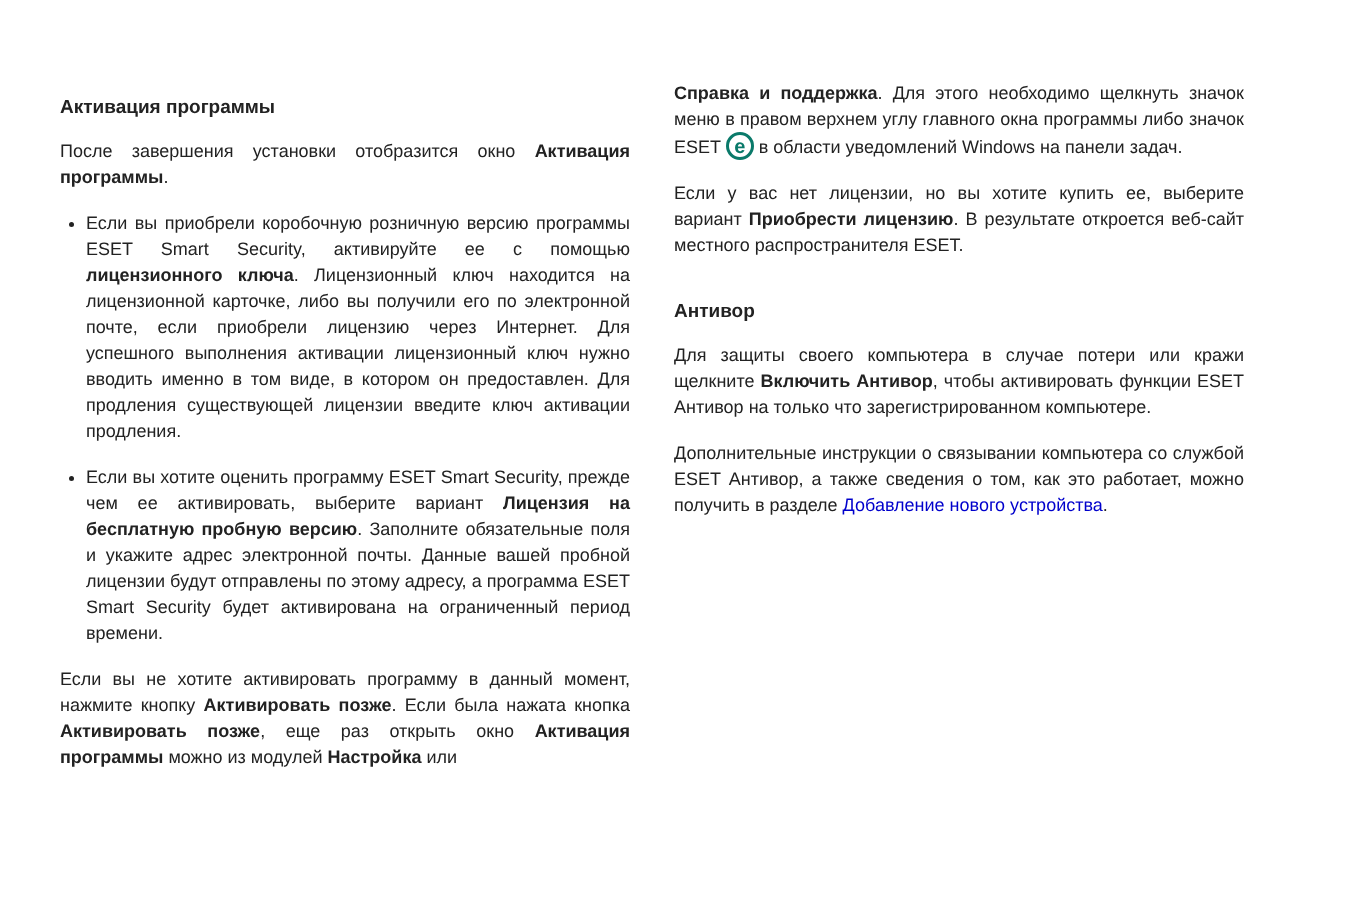Активация программы
После завершения установки отобразится окно Активация программы.
Если вы приобрели коробочную розничную версию программы ESET Smart Security, активируйте ее с помощью лицензионного ключа. Лицензионный ключ находится на лицензионной карточке, либо вы получили его по электронной почте, если приобрели лицензию через Интернет. Для успешного выполнения активации лицензионный ключ нужно вводить именно в том виде, в котором он предоставлен. Для продления существующей лицензии введите ключ активации продления.
Если вы хотите оценить программу ESET Smart Security, прежде чем ее активировать, выберите вариант Лицензия на бесплатную пробную версию. Заполните обязательные поля и укажите адрес электронной почты. Данные вашей пробной лицензии будут отправлены по этому адресу, а программа ESET Smart Security будет активирована на ограниченный период времени.
Если вы не хотите активировать программу в данный момент, нажмите кнопку Активировать позже. Если была нажата кнопка Активировать позже, еще раз открыть окно Активация программы можно из модулей Настройка или
Справка и поддержка. Для этого необходимо щелкнуть значок меню в правом верхнем углу главного окна программы либо значок ESET e в области уведомлений Windows на панели задач.
Если у вас нет лицензии, но вы хотите купить ее, выберите вариант Приобрести лицензию. В результате откроется веб-сайт местного распространителя ESET.
Антивор
Для защиты своего компьютера в случае потери или кражи щелкните Включить Антивор, чтобы активировать функции ESET Антивор на только что зарегистрированном компьютере.
Дополнительные инструкции о связывании компьютера со службой ESET Антивор, а также сведения о том, как это работает, можно получить в разделе Добавление нового устройства.